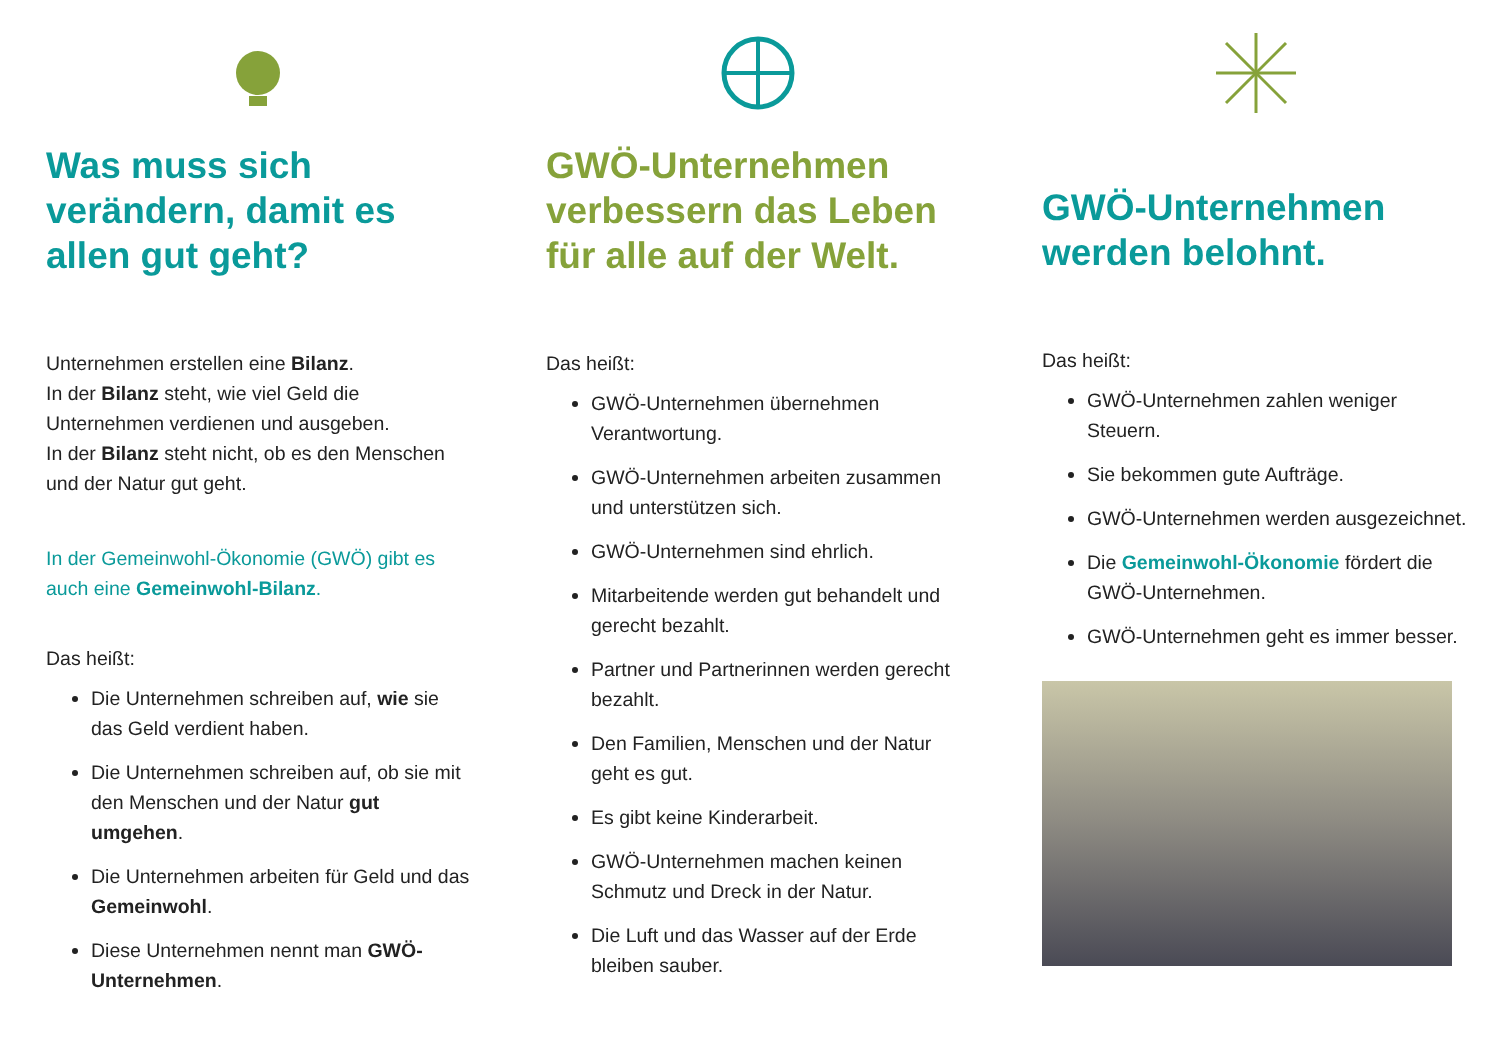Was muss sich verändern, damit es allen gut geht?
Unternehmen erstellen eine Bilanz.
In der Bilanz steht, wie viel Geld die Unternehmen verdienen und ausgeben.
In der Bilanz steht nicht, ob es den Menschen und der Natur gut geht.
In der Gemeinwohl-Ökonomie (GWÖ) gibt es auch eine Gemeinwohl-Bilanz.
Das heißt:
Die Unternehmen schreiben auf, wie sie das Geld verdient haben.
Die Unternehmen schreiben auf, ob sie mit den Menschen und der Natur gut umgehen.
Die Unternehmen arbeiten für Geld und das Gemeinwohl.
Diese Unternehmen nennt man GWÖ-Unternehmen.
GWÖ-Unternehmen verbessern das Leben für alle auf der Welt.
Das heißt:
GWÖ-Unternehmen übernehmen Verantwortung.
GWÖ-Unternehmen arbeiten zusammen und unterstützen sich.
GWÖ-Unternehmen sind ehrlich.
Mitarbeitende werden gut behandelt und gerecht bezahlt.
Partner und Partnerinnen werden gerecht bezahlt.
Den Familien, Menschen und der Natur geht es gut.
Es gibt keine Kinderarbeit.
GWÖ-Unternehmen machen keinen Schmutz und Dreck in der Natur.
Die Luft und das Wasser auf der Erde bleiben sauber.
GWÖ-Unternehmen werden belohnt.
Das heißt:
GWÖ-Unternehmen zahlen weniger Steuern.
Sie bekommen gute Aufträge.
GWÖ-Unternehmen werden ausgezeichnet.
Die Gemeinwohl-Ökonomie fördert die GWÖ-Unternehmen.
GWÖ-Unternehmen geht es immer besser.